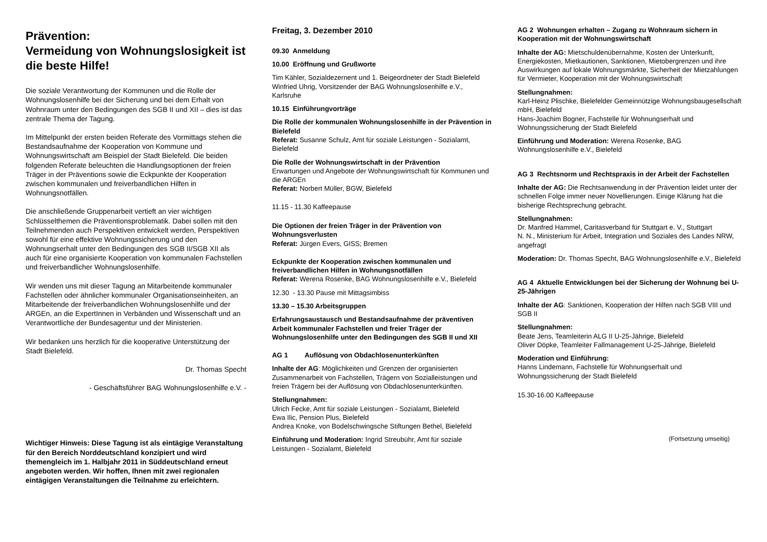Prävention:
Vermeidung von Wohnungslosigkeit ist die beste Hilfe!
Die soziale Verantwortung der Kommunen und die Rolle der Wohnungslosenhilfe bei der Sicherung und bei dem Erhalt von Wohnraum unter den Bedingungen des SGB II und XII – dies ist das zentrale Thema der Tagung.
Im Mittelpunkt der ersten beiden Referate des Vormittags stehen die Bestandsaufnahme der Kooperation von Kommune und Wohnungswirtschaft am Beispiel der Stadt Bielefeld. Die beiden folgenden Referate beleuchten die Handlungsoptionen der freien Träger in der Präventions sowie die Eckpunkte der Kooperation zwischen kommunalen und freiverbandlichen Hilfen in Wohnungsnotfällen.
Die anschließende Gruppenarbeit vertieft an vier wichtigen Schlüsselthemen die Präventionsproblematik. Dabei sollen mit den Teilnehmenden auch Perspektiven entwickelt werden, Perspektiven sowohl für eine effektive Wohnungssicherung und den Wohnungserhalt unter den Bedingungen des SGB II/SGB XII als auch für eine organisierte Kooperation von kommunalen Fachstellen und freiverbandlicher Wohnungslosenhilfe.
Wir wenden uns mit dieser Tagung an Mitarbeitende kommunaler Fachstellen oder ähnlicher kommunaler Organisationseinheiten, an Mitarbeitende der freiverbandlichen Wohnungslosenhilfe und der ARGEn, an die ExpertInnen in Verbänden und Wissenschaft und an Verantwortliche der Bundesagentur und der Ministerien.
Wir bedanken uns herzlich für die kooperative Unterstützung der Stadt Bielefeld.
Dr. Thomas Specht
- Geschäftsführer BAG Wohnungslosenhilfe e.V. -
Wichtiger Hinweis: Diese Tagung ist als eintägige Veranstaltung für den Bereich Norddeutschland konzipiert und wird themengleich im 1. Halbjahr 2011 in Süddeutschland erneut angeboten werden. Wir hoffen, Ihnen mit zwei regionalen eintägigen Veranstaltungen die Teilnahme zu erleichtern.
Freitag, 3. Dezember 2010
09.30 Anmeldung
10.00 Eröffnung und Grußworte
Tim Kähler, Sozialdezernent und 1. Beigeordneter der Stadt Bielefeld
Winfried Uhrig, Vorsitzender der BAG Wohnungslosenhilfe e.V., Karlsruhe
10.15 Einführungvorträge
Die Rolle der kommunalen Wohnungslosenhilfe in der Prävention in Bielefeld
Referat: Susanne Schulz, Amt für soziale Leistungen - Sozialamt, Bielefeld
Die Rolle der Wohnungswirtschaft in der Prävention
Erwartungen und Angebote der Wohnungswirtschaft für Kommunen und die ARGEn
Referat: Norbert Müller, BGW, Bielefeld
11.15 - 11.30 Kaffeepause
Die Optionen der freien Träger in der Prävention von Wohnungsverlusten
Referat: Jürgen Evers, GISS; Bremen
Eckpunkte der Kooperation zwischen kommunalen und freiverbandlichen Hilfen in Wohnungsnotfällen
Referat: Werena Rosenke, BAG Wohnungslosenhilfe e.V., Bielefeld
12.30 - 13.30 Pause mit Mittagsimbiss
13.30 – 15.30 Arbeitsgruppen
Erfahrungsaustausch und Bestandsaufnahme der präventiven Arbeit kommunaler Fachstellen und freier Träger der Wohnungslosenhilfe unter den Bedingungen des SGB II und XII
AG 1 Auflösung von Obdachlosenunterkünften
Inhalte der AG: Möglichkeiten und Grenzen der organisierten Zusammenarbeit von Fachstellen, Trägern von Sozialleistungen und freien Trägern bei der Auflösung von Obdachlosenunterkünften.
Stellungnahmen:
Ulrich Fecke, Amt für soziale Leistungen - Sozialamt, Bielefeld
Ewa Ilic, Pension Plus, Bielefeld
Andrea Knoke, von Bodelschwingsche Stiftungen Bethel, Bielefeld
Einführung und Moderation: Ingrid Streubühr, Amt für soziale Leistungen - Sozialamt, Bielefeld
AG 2 Wohnungen erhalten – Zugang zu Wohnraum sichern in Kooperation mit der Wohnungswirtschaft
Inhalte der AG: Mietschuldenübernahme, Kosten der Unterkunft, Energiekosten, Mietkautionen, Sanktionen, Mietobergrenzen und ihre Auswirkungen auf lokale Wohnungsmärkte, Sicherheit der Mietzahlungen für Vermieter, Kooperation mit der Wohnungswirtschaft
Stellungnahmen:
Karl-Heinz Plischke, Bielefelder Gemeinnützige Wohnungsbaugesellschaft mbH, Bielefeld
Hans-Joachim Bogner, Fachstelle für Wohnungserhalt und Wohnungssicherung der Stadt Bielefeld
Einführung und Moderation: Werena Rosenke, BAG Wohnungslosenhilfe e.V., Bielefeld
AG 3 Rechtsnorm und Rechtspraxis in der Arbeit der Fachstellen
Inhalte der AG: Die Rechtsanwendung in der Prävention leidet unter der schnellen Folge immer neuer Novellierungen. Einige Klärung hat die bisherige Rechtsprechung gebracht.
Stellungnahmen:
Dr. Manfred Hammel, Caritasverband für Stuttgart e. V., Stuttgart
N. N., Ministerium für Arbeit, Integration und Soziales des Landes NRW, angefragt
Moderation: Dr. Thomas Specht, BAG Wohnungslosenhilfe e.V., Bielefeld
AG 4 Aktuelle Entwicklungen bei der Sicherung der Wohnung bei U-25-Jährigen
Inhalte der AG: Sanktionen, Kooperation der Hilfen nach SGB VIII und SGB II
Stellungnahmen:
Beate Jens, Teamleiterin ALG II U-25-Jährige, Bielefeld
Oliver Döpke, Teamleiter Fallmanagement U-25-Jährige, Bielefeld
Moderation und Einführung:
Hanns Lindemann, Fachstelle für Wohnungserhalt und Wohnungssicherung der Stadt Bielefeld
15.30-16.00 Kaffeepause
(Fortsetzung umseitig)